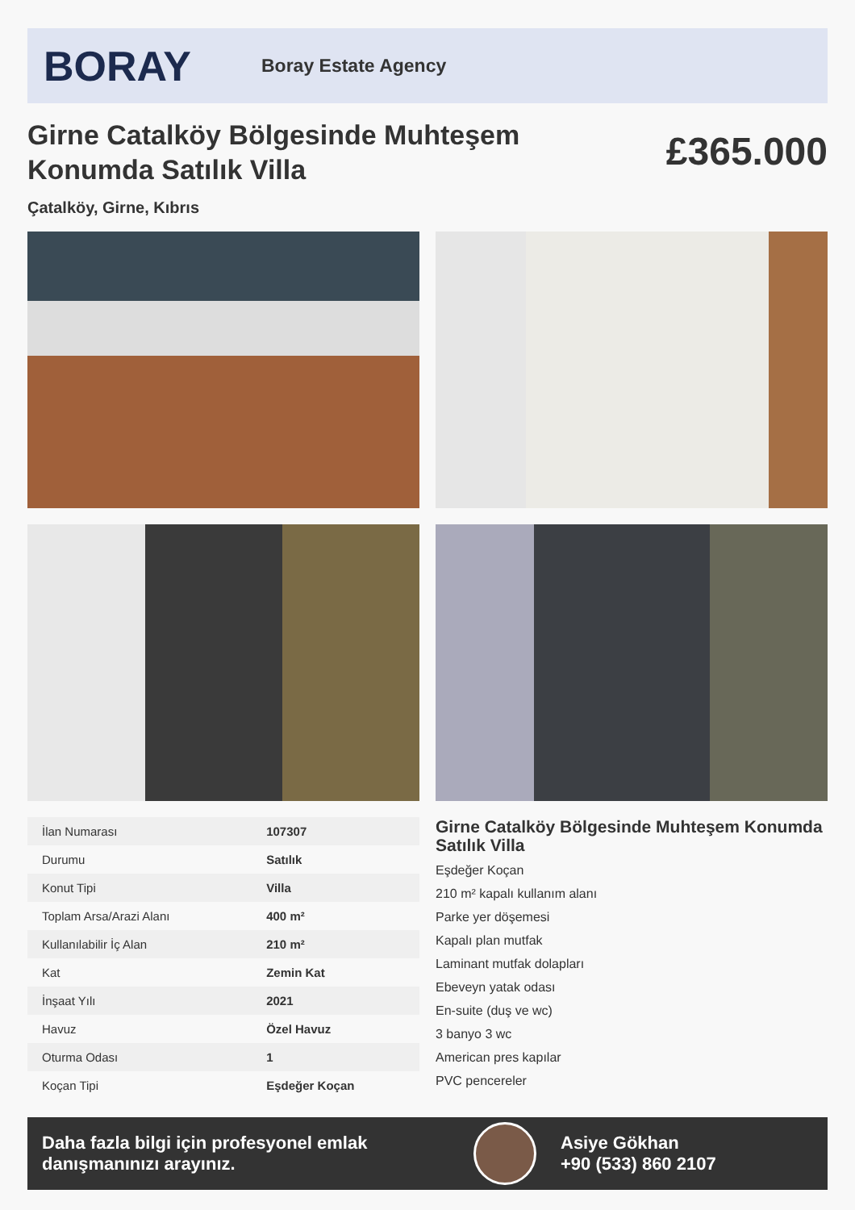BORAY
Boray Estate Agency
Girne Catalköy Bölgesinde Muhteşem Konumda Satılık Villa
£365.000
Çatalköy, Girne, Kıbrıs
| İlan Numarası | 107307 |
| Durumu | Satılık |
| Konut Tipi | Villa |
| Toplam Arsa/Arazi Alanı | 400 m² |
| Kullanılabilir İç Alan | 210 m² |
| Kat | Zemin Kat |
| İnşaat Yılı | 2021 |
| Havuz | Özel Havuz |
| Oturma Odası | 1 |
| Koçan Tipi | Eşdeğer Koçan |
Girne Catalköy Bölgesinde Muhteşem Konumda Satılık Villa
Eşdeğer Koçan
210 m² kapalı kullanım alanı
Parke yer döşemesi
Kapalı plan mutfak
Laminant mutfak dolapları
Ebeveyn yatak odası
En-suite (duş ve wc)
3 banyo 3 wc
American pres kapılar
PVC pencereler
Daha fazla bilgi için profesyonel emlak danışmanınızı arayınız.
Asiye Gökhan
+90 (533) 860 2107